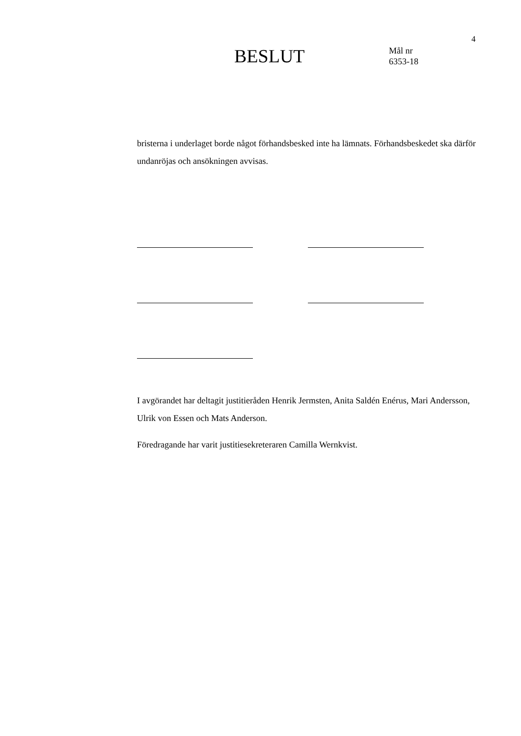4
BESLUT
Mål nr
6353-18
bristerna i underlaget borde något förhandsbesked inte ha lämnats. Förhandsbeskedet ska därför undanröjas och ansökningen avvisas.
I avgörandet har deltagit justitieråden Henrik Jermsten, Anita Saldén Enérus, Mari Andersson, Ulrik von Essen och Mats Anderson.
Föredragande har varit justitiesekreteraren Camilla Wernkvist.